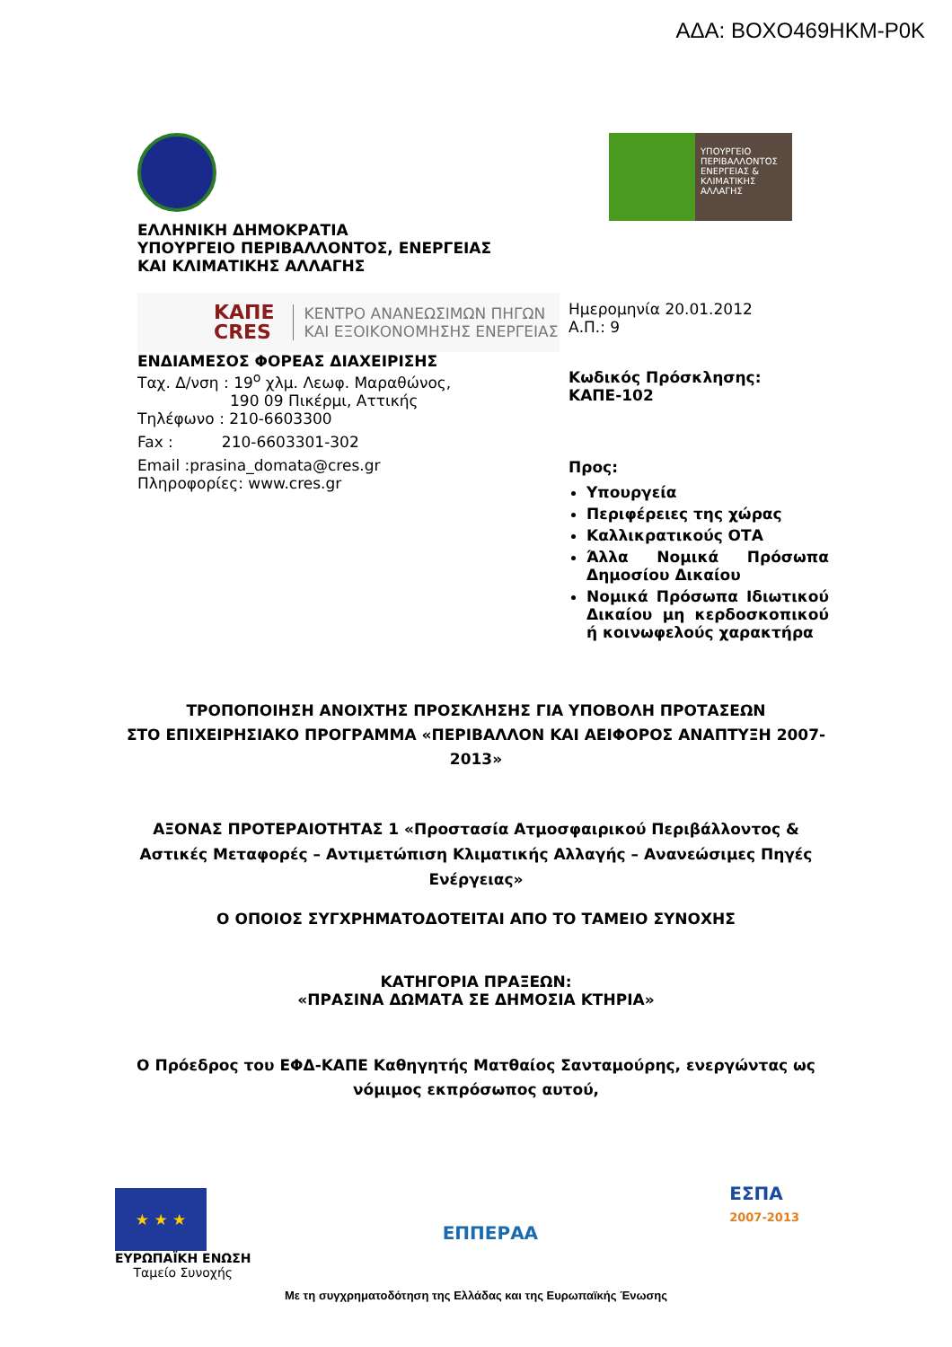ΑΔΑ: ΒΟΧΟ469ΗΚΜ-Ρ0Κ
ΕΛΛΗΝΙΚΗ ΔΗΜΟΚΡΑΤΙΑ
ΥΠΟΥΡΓΕΙΟ ΠΕΡΙΒΑΛΛΟΝΤΟΣ, ΕΝΕΡΓΕΙΑΣ
ΚΑΙ ΚΛΙΜΑΤΙΚΗΣ ΑΛΛΑΓΗΣ
ΚΑΠΕ
CRES ΚΕΝΤΡΟ ΑΝΑΝΕΩΣΙΜΩΝ ΠΗΓΩΝ
ΚΑΙ ΕΞΟΙΚΟΝΟΜΗΣΗΣ ΕΝΕΡΓΕΙΑΣ
ΕΝΔΙΑΜΕΣΟΣ ΦΟΡΕΑΣ ΔΙΑΧΕΙΡΙΣΗΣ
Ταχ. Δ/νση : 19<sup>ο</sup> χλμ. Λεωφ. Μαραθώνος,
190 09 Πικέρμι, Αττικής
Τηλέφωνο : 210-6603300
Fax : 210-6603301-302
Email :prasina_domata@cres.gr
Πληροφορίες: www.cres.gr
ΥΠΟΥΡΓΕΙΟ ΠΕΡΙΒΑΛΛΟΝΤΟΣ ΕΝΕΡΓΕΙΑΣ & ΚΛΙΜΑΤΙΚΗΣ ΑΛΛΑΓΗΣ
Ημερομηνία 20.01.2012
Α.Π.: 9
Κωδικός Πρόσκλησης:
ΚΑΠΕ-102
Προς:
Υπουργεία
Περιφέρειες της χώρας
Καλλικρατικούς ΟΤΑ
Άλλα Νομικά Πρόσωπα Δημοσίου Δικαίου
Νομικά Πρόσωπα Ιδιωτικού Δικαίου μη κερδοσκοπικού ή κοινωφελούς χαρακτήρα
ΤΡΟΠΟΠΟΙΗΣΗ ΑΝΟΙΧΤΗΣ ΠΡΟΣΚΛΗΣΗΣ ΓΙΑ ΥΠΟΒΟΛΗ ΠΡΟΤΑΣΕΩΝ
ΣΤΟ ΕΠΙΧΕΙΡΗΣΙΑΚΟ ΠΡΟΓΡΑΜΜΑ «ΠΕΡΙΒΑΛΛΟΝ ΚΑΙ ΑΕΙΦΟΡΟΣ ΑΝΑΠΤΥΞΗ 2007-2013»
ΑΞΟΝΑΣ ΠΡΟΤΕΡΑΙΟΤΗΤΑΣ 1 «Προστασία Ατμοσφαιρικού Περιβάλλοντος & Αστικές Μεταφορές – Αντιμετώπιση Κλιματικής Αλλαγής – Ανανεώσιμες Πηγές Ενέργειας»
Ο ΟΠΟΙΟΣ ΣΥΓΧΡΗΜΑΤΟΔΟΤΕΙΤΑΙ ΑΠΟ ΤΟ ΤΑΜΕΙΟ ΣΥΝΟΧΗΣ
ΚΑΤΗΓΟΡΙΑ ΠΡΑΞΕΩΝ:
«ΠΡΑΣΙΝΑ ΔΩΜΑΤΑ ΣΕ ΔΗΜΟΣΙΑ ΚΤΗΡΙΑ»
Ο Πρόεδρος του ΕΦΔ-ΚΑΠΕ Καθηγητής Ματθαίος Σανταμούρης, ενεργώντας ως νόμιμος εκπρόσωπος αυτού,
★ ★ ★
ΕΥΡΩΠΑΪΚΗ ΕΝΩΣΗ
Ταμείο Συνοχής
ΕΠΠΕΡΑΑ
ΕΣΠΑ
2007-2013
Με τη συγχρηματοδότηση της Ελλάδας και της Ευρωπαϊκής Ένωσης